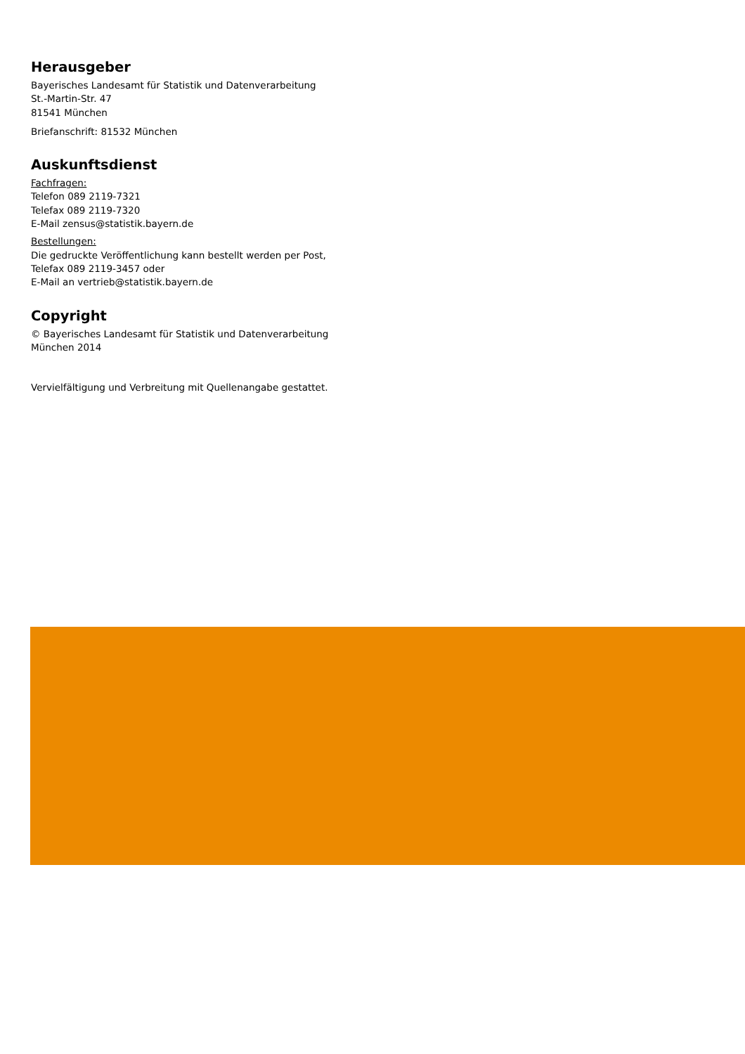Herausgeber
Bayerisches Landesamt für Statistik und Datenverarbeitung
St.-Martin-Str. 47
81541 München
Briefanschrift: 81532 München
Auskunftsdienst
Fachfragen:
Telefon 089 2119-7321
Telefax 089 2119-7320
E-Mail zensus@statistik.bayern.de
Bestellungen:
Die gedruckte Veröffentlichung kann bestellt werden per Post,
Telefax 089 2119-3457 oder
E-Mail an vertrieb@statistik.bayern.de
Copyright
© Bayerisches Landesamt für Statistik und Datenverarbeitung
München 2014
Vervielfältigung und Verbreitung mit Quellenangabe gestattet.